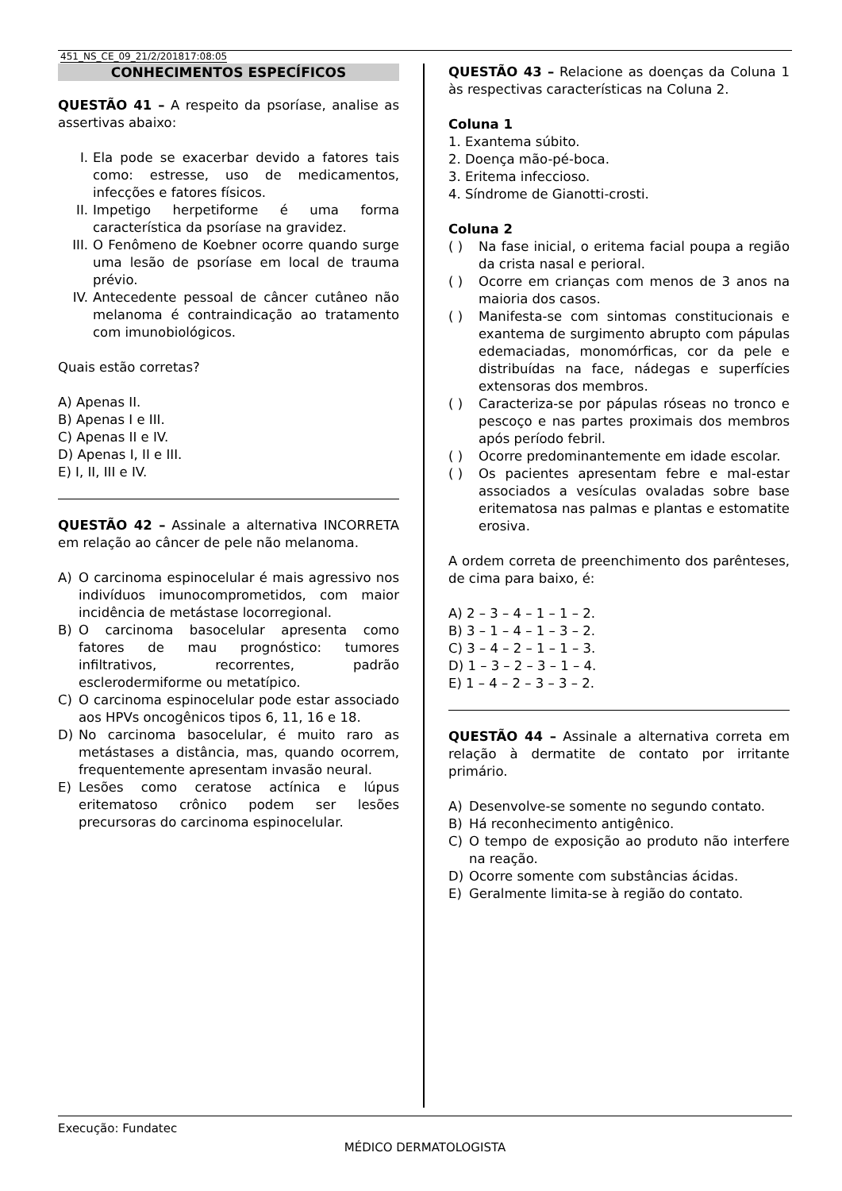451_NS_CE_09_21/2/201817:08:05
CONHECIMENTOS ESPECÍFICOS
QUESTÃO 41 – A respeito da psoríase, analise as assertivas abaixo:
I. Ela pode se exacerbar devido a fatores tais como: estresse, uso de medicamentos, infecções e fatores físicos.
II. Impetigo herpetiforme é uma forma característica da psoríase na gravidez.
III. O Fenômeno de Koebner ocorre quando surge uma lesão de psoríase em local de trauma prévio.
IV. Antecedente pessoal de câncer cutâneo não melanoma é contraindicação ao tratamento com imunobiológicos.
Quais estão corretas?
A) Apenas II.
B) Apenas I e III.
C) Apenas II e IV.
D) Apenas I, II e III.
E) I, II, III e IV.
QUESTÃO 42 – Assinale a alternativa INCORRETA em relação ao câncer de pele não melanoma.
A) O carcinoma espinocelular é mais agressivo nos indivíduos imunocomprometidos, com maior incidência de metástase locorregional.
B) O carcinoma basocelular apresenta como fatores de mau prognóstico: tumores infiltrativos, recorrentes, padrão esclerodermiforme ou metatípico.
C) O carcinoma espinocelular pode estar associado aos HPVs oncogênicos tipos 6, 11, 16 e 18.
D) No carcinoma basocelular, é muito raro as metástases a distância, mas, quando ocorrem, frequentemente apresentam invasão neural.
E) Lesões como ceratose actínica e lúpus eritematoso crônico podem ser lesões precursoras do carcinoma espinocelular.
QUESTÃO 43 – Relacione as doenças da Coluna 1 às respectivas características na Coluna 2.
Coluna 1
1. Exantema súbito.
2. Doença mão-pé-boca.
3. Eritema infeccioso.
4. Síndrome de Gianotti-crosti.
Coluna 2
( ) Na fase inicial, o eritema facial poupa a região da crista nasal e perioral.
( ) Ocorre em crianças com menos de 3 anos na maioria dos casos.
( ) Manifesta-se com sintomas constitucionais e exantema de surgimento abrupto com pápulas edemaciadas, monomórficas, cor da pele e distribuídas na face, nádegas e superfícies extensoras dos membros.
( ) Caracteriza-se por pápulas róseas no tronco e pescoço e nas partes proximais dos membros após período febril.
( ) Ocorre predominantemente em idade escolar.
( ) Os pacientes apresentam febre e mal-estar associados a vesículas ovaladas sobre base eritematosa nas palmas e plantas e estomatite erosiva.
A ordem correta de preenchimento dos parênteses, de cima para baixo, é:
A) 2 – 3 – 4 – 1 – 1 – 2.
B) 3 – 1 – 4 – 1 – 3 – 2.
C) 3 – 4 – 2 – 1 – 1 – 3.
D) 1 – 3 – 2 – 3 – 1 – 4.
E) 1 – 4 – 2 – 3 – 3 – 2.
QUESTÃO 44 – Assinale a alternativa correta em relação à dermatite de contato por irritante primário.
A) Desenvolve-se somente no segundo contato.
B) Há reconhecimento antigênico.
C) O tempo de exposição ao produto não interfere na reação.
D) Ocorre somente com substâncias ácidas.
E) Geralmente limita-se à região do contato.
Execução: Fundatec
MÉDICO DERMATOLOGISTA